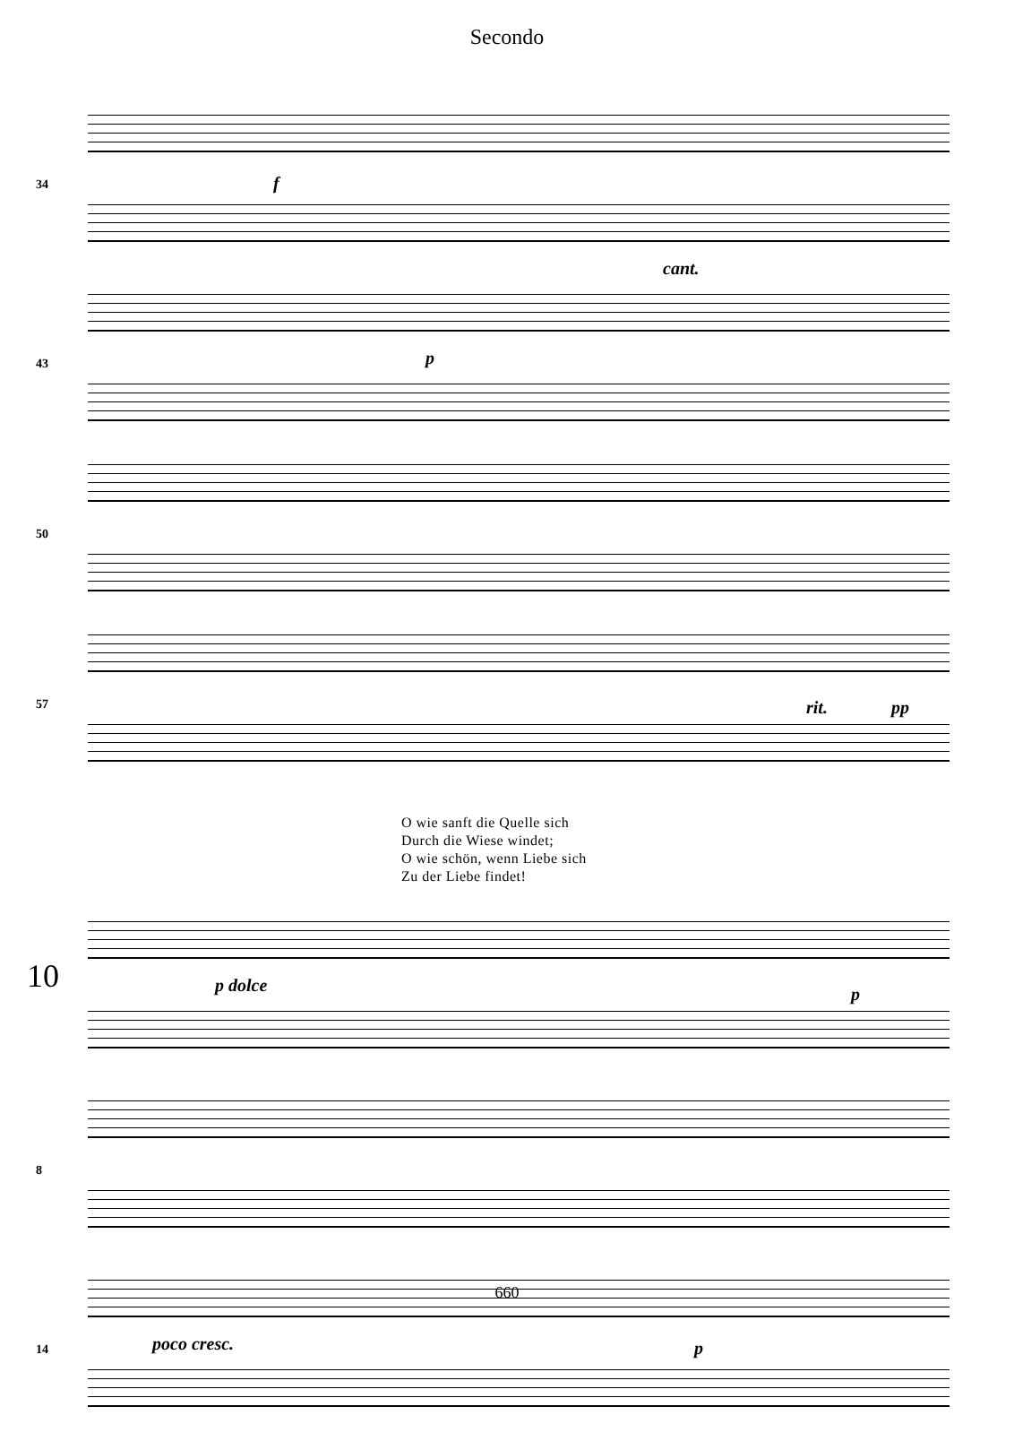Secondo
34 f
43
cant.
p
50
57 rit. pp
O wie sanft die Quelle sich
Durch die Wiese windet;
O wie schön, wenn Liebe sich
Zu der Liebe findet!
10 p dolce p
8
14 poco cresc. p
660